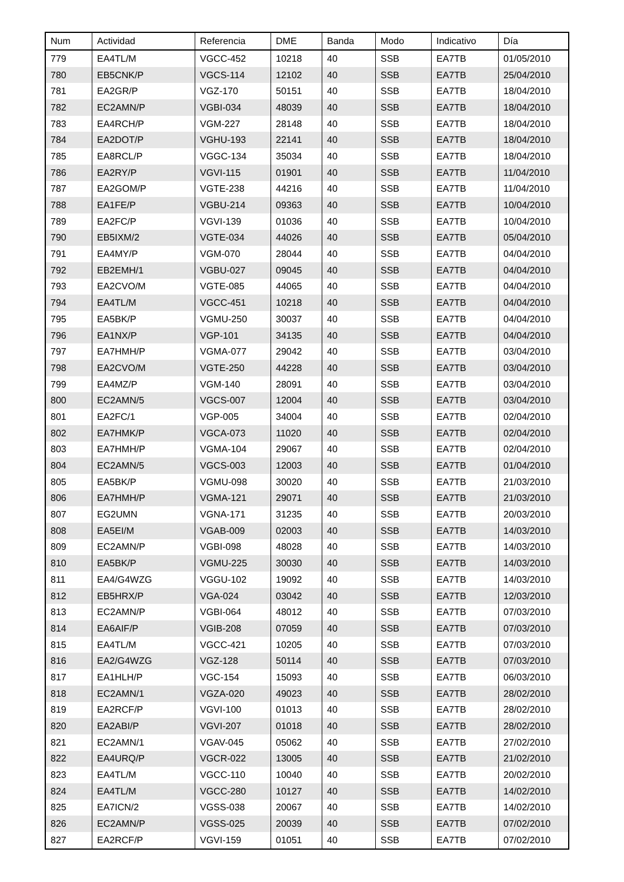| Num | Actividad | Referencia | DME | Banda | Modo | Indicativo | Día |
| --- | --- | --- | --- | --- | --- | --- | --- |
| 779 | EA4TL/M | VGCC-452 | 10218 | 40 | SSB | EA7TB | 01/05/2010 |
| 780 | EB5CNK/P | VGCS-114 | 12102 | 40 | SSB | EA7TB | 25/04/2010 |
| 781 | EA2GR/P | VGZ-170 | 50151 | 40 | SSB | EA7TB | 18/04/2010 |
| 782 | EC2AMN/P | VGBI-034 | 48039 | 40 | SSB | EA7TB | 18/04/2010 |
| 783 | EA4RCH/P | VGM-227 | 28148 | 40 | SSB | EA7TB | 18/04/2010 |
| 784 | EA2DOT/P | VGHU-193 | 22141 | 40 | SSB | EA7TB | 18/04/2010 |
| 785 | EA8RCL/P | VGGC-134 | 35034 | 40 | SSB | EA7TB | 18/04/2010 |
| 786 | EA2RY/P | VGVI-115 | 01901 | 40 | SSB | EA7TB | 11/04/2010 |
| 787 | EA2GOM/P | VGTE-238 | 44216 | 40 | SSB | EA7TB | 11/04/2010 |
| 788 | EA1FE/P | VGBU-214 | 09363 | 40 | SSB | EA7TB | 10/04/2010 |
| 789 | EA2FC/P | VGVI-139 | 01036 | 40 | SSB | EA7TB | 10/04/2010 |
| 790 | EB5IXM/2 | VGTE-034 | 44026 | 40 | SSB | EA7TB | 05/04/2010 |
| 791 | EA4MY/P | VGM-070 | 28044 | 40 | SSB | EA7TB | 04/04/2010 |
| 792 | EB2EMH/1 | VGBU-027 | 09045 | 40 | SSB | EA7TB | 04/04/2010 |
| 793 | EA2CVO/M | VGTE-085 | 44065 | 40 | SSB | EA7TB | 04/04/2010 |
| 794 | EA4TL/M | VGCC-451 | 10218 | 40 | SSB | EA7TB | 04/04/2010 |
| 795 | EA5BK/P | VGMU-250 | 30037 | 40 | SSB | EA7TB | 04/04/2010 |
| 796 | EA1NX/P | VGP-101 | 34135 | 40 | SSB | EA7TB | 04/04/2010 |
| 797 | EA7HMH/P | VGMA-077 | 29042 | 40 | SSB | EA7TB | 03/04/2010 |
| 798 | EA2CVO/M | VGTE-250 | 44228 | 40 | SSB | EA7TB | 03/04/2010 |
| 799 | EA4MZ/P | VGM-140 | 28091 | 40 | SSB | EA7TB | 03/04/2010 |
| 800 | EC2AMN/5 | VGCS-007 | 12004 | 40 | SSB | EA7TB | 03/04/2010 |
| 801 | EA2FC/1 | VGP-005 | 34004 | 40 | SSB | EA7TB | 02/04/2010 |
| 802 | EA7HMK/P | VGCA-073 | 11020 | 40 | SSB | EA7TB | 02/04/2010 |
| 803 | EA7HMH/P | VGMA-104 | 29067 | 40 | SSB | EA7TB | 02/04/2010 |
| 804 | EC2AMN/5 | VGCS-003 | 12003 | 40 | SSB | EA7TB | 01/04/2010 |
| 805 | EA5BK/P | VGMU-098 | 30020 | 40 | SSB | EA7TB | 21/03/2010 |
| 806 | EA7HMH/P | VGMA-121 | 29071 | 40 | SSB | EA7TB | 21/03/2010 |
| 807 | EG2UMN | VGNA-171 | 31235 | 40 | SSB | EA7TB | 20/03/2010 |
| 808 | EA5EI/M | VGAB-009 | 02003 | 40 | SSB | EA7TB | 14/03/2010 |
| 809 | EC2AMN/P | VGBI-098 | 48028 | 40 | SSB | EA7TB | 14/03/2010 |
| 810 | EA5BK/P | VGMU-225 | 30030 | 40 | SSB | EA7TB | 14/03/2010 |
| 811 | EA4/G4WZG | VGGU-102 | 19092 | 40 | SSB | EA7TB | 14/03/2010 |
| 812 | EB5HRX/P | VGA-024 | 03042 | 40 | SSB | EA7TB | 12/03/2010 |
| 813 | EC2AMN/P | VGBI-064 | 48012 | 40 | SSB | EA7TB | 07/03/2010 |
| 814 | EA6AIF/P | VGIB-208 | 07059 | 40 | SSB | EA7TB | 07/03/2010 |
| 815 | EA4TL/M | VGCC-421 | 10205 | 40 | SSB | EA7TB | 07/03/2010 |
| 816 | EA2/G4WZG | VGZ-128 | 50114 | 40 | SSB | EA7TB | 07/03/2010 |
| 817 | EA1HLH/P | VGC-154 | 15093 | 40 | SSB | EA7TB | 06/03/2010 |
| 818 | EC2AMN/1 | VGZA-020 | 49023 | 40 | SSB | EA7TB | 28/02/2010 |
| 819 | EA2RCF/P | VGVI-100 | 01013 | 40 | SSB | EA7TB | 28/02/2010 |
| 820 | EA2ABI/P | VGVI-207 | 01018 | 40 | SSB | EA7TB | 28/02/2010 |
| 821 | EC2AMN/1 | VGAV-045 | 05062 | 40 | SSB | EA7TB | 27/02/2010 |
| 822 | EA4URQ/P | VGCR-022 | 13005 | 40 | SSB | EA7TB | 21/02/2010 |
| 823 | EA4TL/M | VGCC-110 | 10040 | 40 | SSB | EA7TB | 20/02/2010 |
| 824 | EA4TL/M | VGCC-280 | 10127 | 40 | SSB | EA7TB | 14/02/2010 |
| 825 | EA7ICN/2 | VGSS-038 | 20067 | 40 | SSB | EA7TB | 14/02/2010 |
| 826 | EC2AMN/P | VGSS-025 | 20039 | 40 | SSB | EA7TB | 07/02/2010 |
| 827 | EA2RCF/P | VGVI-159 | 01051 | 40 | SSB | EA7TB | 07/02/2010 |